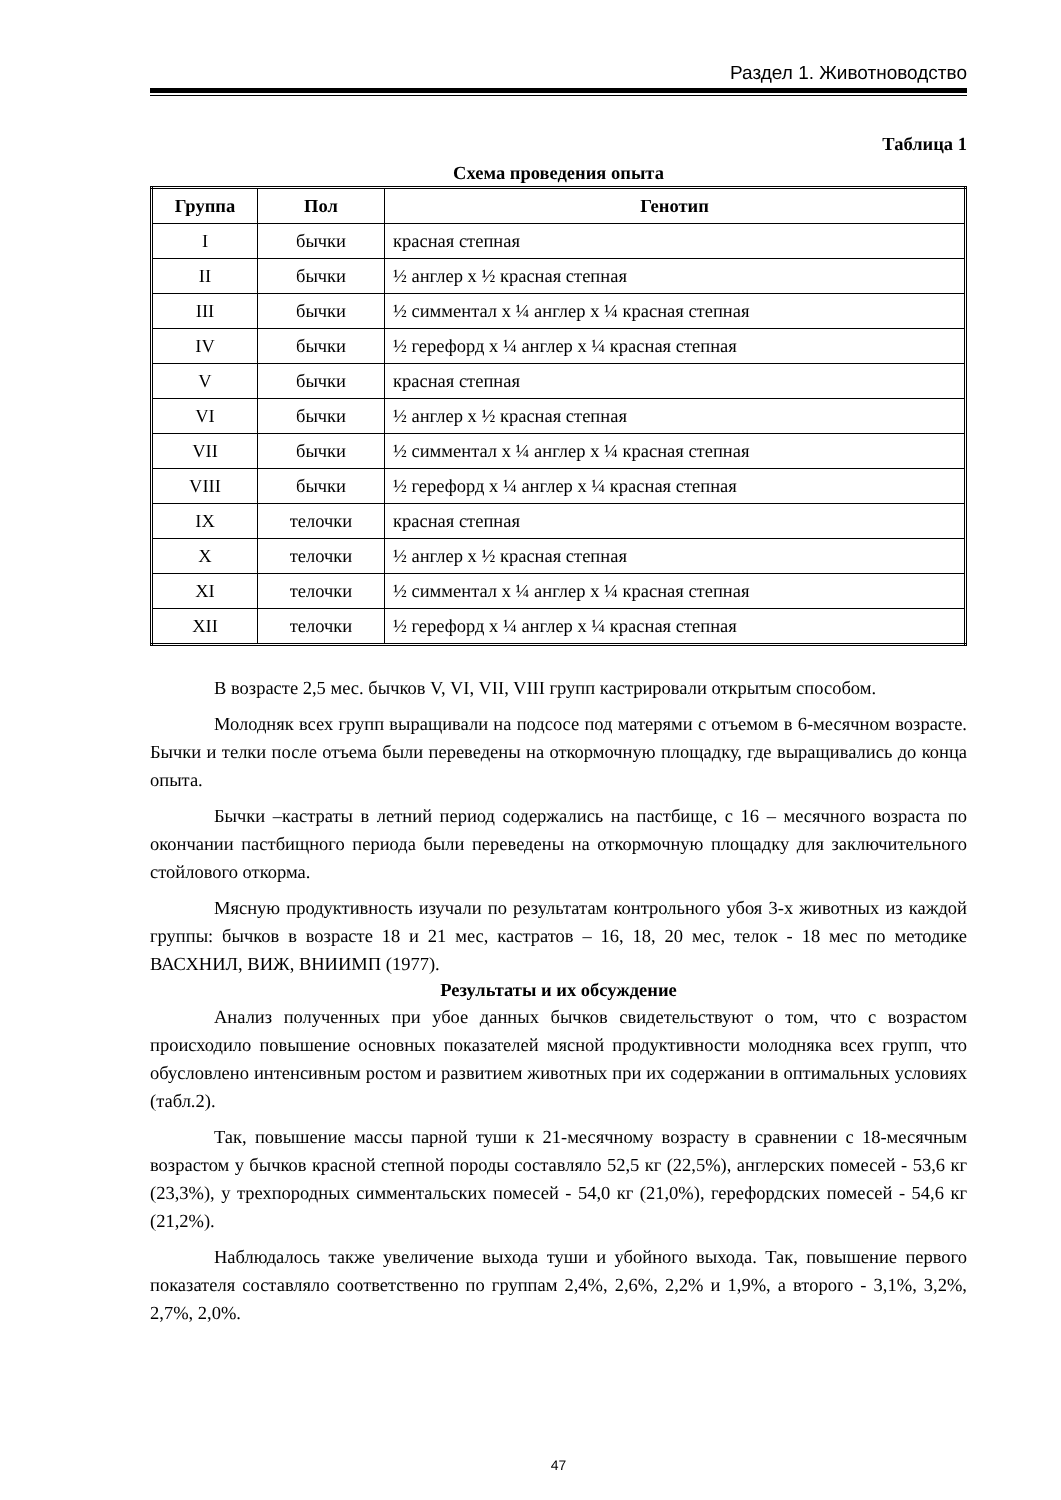Раздел 1. Животноводство
Таблица 1
Схема проведения опыта
| Группа | Пол | Генотип |
| --- | --- | --- |
| I | бычки | красная степная |
| II | бычки | ½ англер х ½ красная степная |
| III | бычки | ½ симментал х ¼ англер х ¼ красная степная |
| IV | бычки | ½ герефорд х ¼ англер х ¼ красная степная |
| V | бычки | красная степная |
| VI | бычки | ½ англер х ½ красная степная |
| VII | бычки | ½ симментал х ¼ англер х ¼ красная степная |
| VIII | бычки | ½ герефорд х ¼ англер х ¼ красная степная |
| IX | телочки | красная степная |
| X | телочки | ½ англер х ½ красная степная |
| XI | телочки | ½ симментал х ¼ англер х ¼ красная степная |
| XII | телочки | ½ герефорд х ¼ англер х ¼ красная степная |
В возрасте 2,5 мес. бычков V, VI, VII, VIII групп кастрировали открытым способом.
Молодняк всех групп выращивали на подсосе под матерями с отъемом в 6-месячном возрасте. Бычки и телки после отъема были переведены на откормочную площадку, где выращивались до конца опыта.
Бычки –кастраты в летний период содержались на пастбище, с 16 – месячного возраста по окончании пастбищного периода были переведены на откормочную площадку для заключительного стойлового откорма.
Мясную продуктивность изучали по результатам контрольного убоя 3-х животных из каждой группы: бычков в возрасте 18 и 21 мес, кастратов – 16, 18, 20 мес, телок - 18 мес по методике ВАСХНИЛ, ВИЖ, ВНИИМП (1977).
Результаты и их обсуждение
Анализ полученных при убое данных бычков свидетельствуют о том, что с возрастом происходило повышение основных показателей мясной продуктивности молодняка всех групп, что обусловлено интенсивным ростом и развитием животных при их содержании в оптимальных условиях (табл.2).
Так, повышение массы парной туши к 21-месячному возрасту в сравнении с 18-месячным возрастом у бычков красной степной породы составляло 52,5 кг (22,5%), англерских помесей - 53,6 кг (23,3%), у трехпородных симментальских помесей - 54,0 кг (21,0%), герефордских помесей - 54,6 кг (21,2%).
Наблюдалось также увеличение выхода туши и убойного выхода. Так, повышение первого показателя составляло соответственно по группам 2,4%, 2,6%, 2,2% и 1,9%, а второго - 3,1%, 3,2%, 2,7%, 2,0%.
47